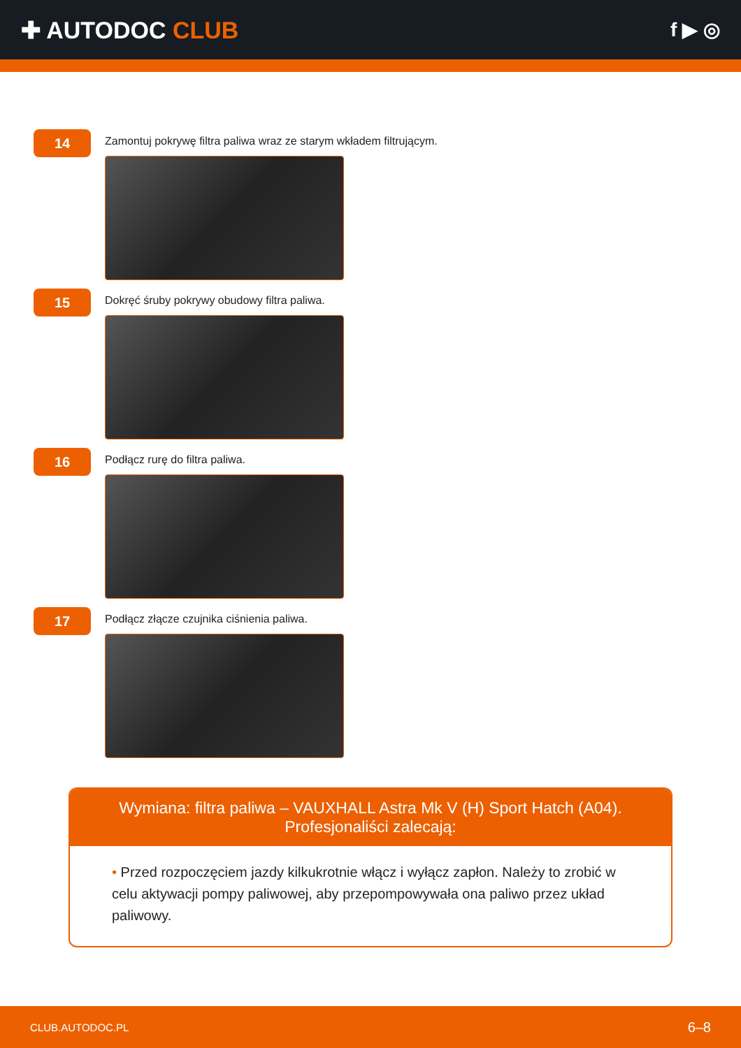✚ AUTODOC CLUB
f ▶ ◎
14
Zamontuj pokrywę filtra paliwa wraz ze starym wkładem filtrującym.
15
Dokręć śruby pokrywy obudowy filtra paliwa.
16
Podłącz rurę do filtra paliwa.
17
Podłącz złącze czujnika ciśnienia paliwa.
Wymiana: filtra paliwa – VAUXHALL Astra Mk V (H) Sport Hatch (A04).
Profesjonaliści zalecają:
• Przed rozpoczęciem jazdy kilkukrotnie włącz i wyłącz zapłon. Należy to zrobić w celu aktywacji pompy paliwowej, aby przepompowywała ona paliwo przez układ paliwowy.
CLUB.AUTODOC.PL 6–8